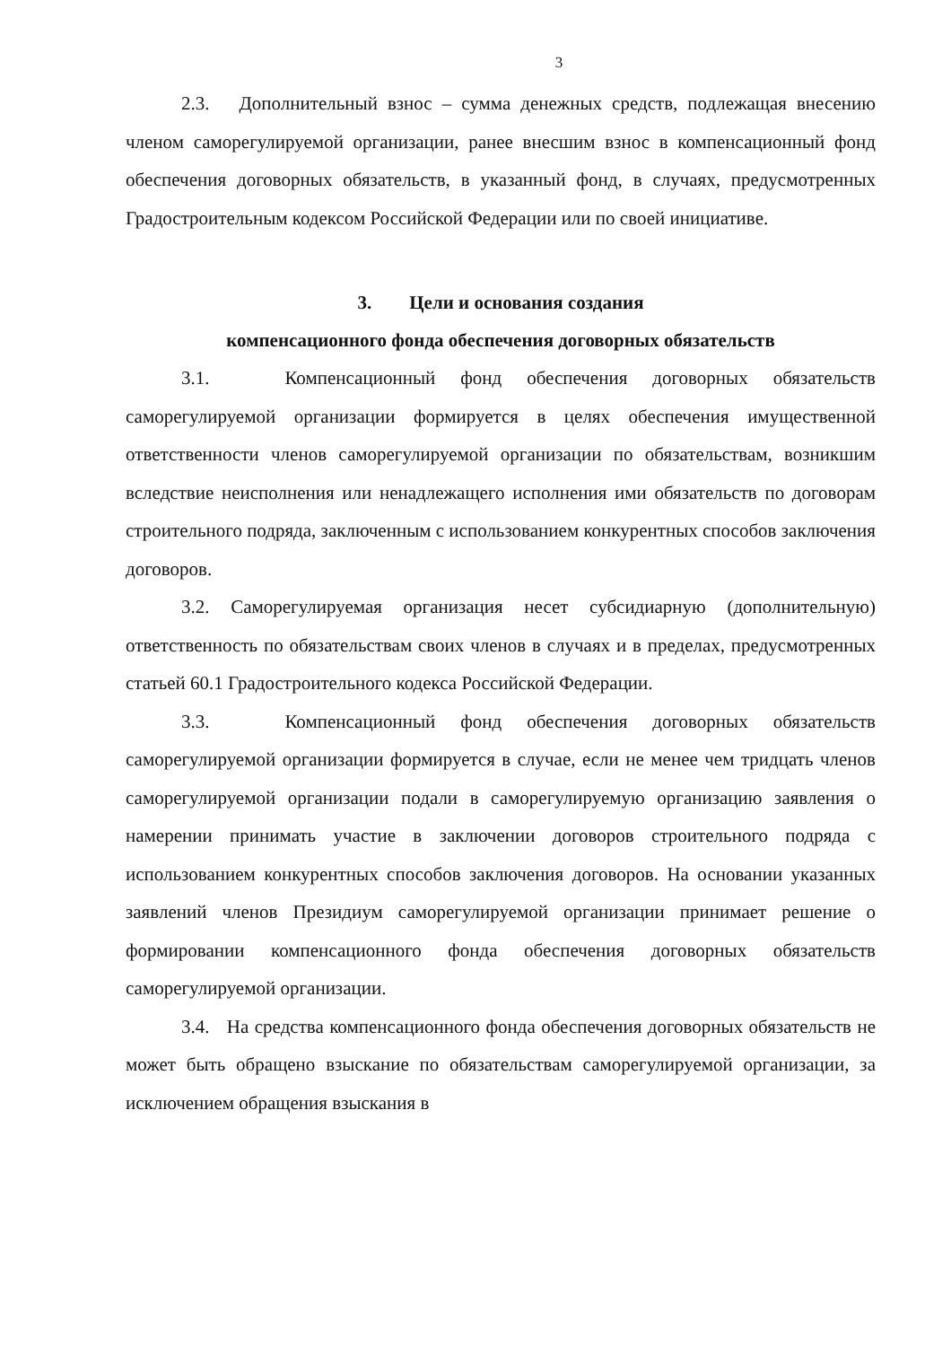3
2.3. Дополнительный взнос – сумма денежных средств, подлежащая внесению членом саморегулируемой организации, ранее внесшим взнос в компенсационный фонд обеспечения договорных обязательств, в указанный фонд, в случаях, предусмотренных Градостроительным кодексом Российской Федерации или по своей инициативе.
3. Цели и основания создания
компенсационного фонда обеспечения договорных обязательств
3.1. Компенсационный фонд обеспечения договорных обязательств саморегулируемой организации формируется в целях обеспечения имущественной ответственности членов саморегулируемой организации по обязательствам, возникшим вследствие неисполнения или ненадлежащего исполнения ими обязательств по договорам строительного подряда, заключенным с использованием конкурентных способов заключения договоров.
3.2. Саморегулируемая организация несет субсидиарную (дополнительную) ответственность по обязательствам своих членов в случаях и в пределах, предусмотренных статьей 60.1 Градостроительного кодекса Российской Федерации.
3.3. Компенсационный фонд обеспечения договорных обязательств саморегулируемой организации формируется в случае, если не менее чем тридцать членов саморегулируемой организации подали в саморегулируемую организацию заявления о намерении принимать участие в заключении договоров строительного подряда с использованием конкурентных способов заключения договоров. На основании указанных заявлений членов Президиум саморегулируемой организации принимает решение о формировании компенсационного фонда обеспечения договорных обязательств саморегулируемой организации.
3.4. На средства компенсационного фонда обеспечения договорных обязательств не может быть обращено взыскание по обязательствам саморегулируемой организации, за исключением обращения взыскания в